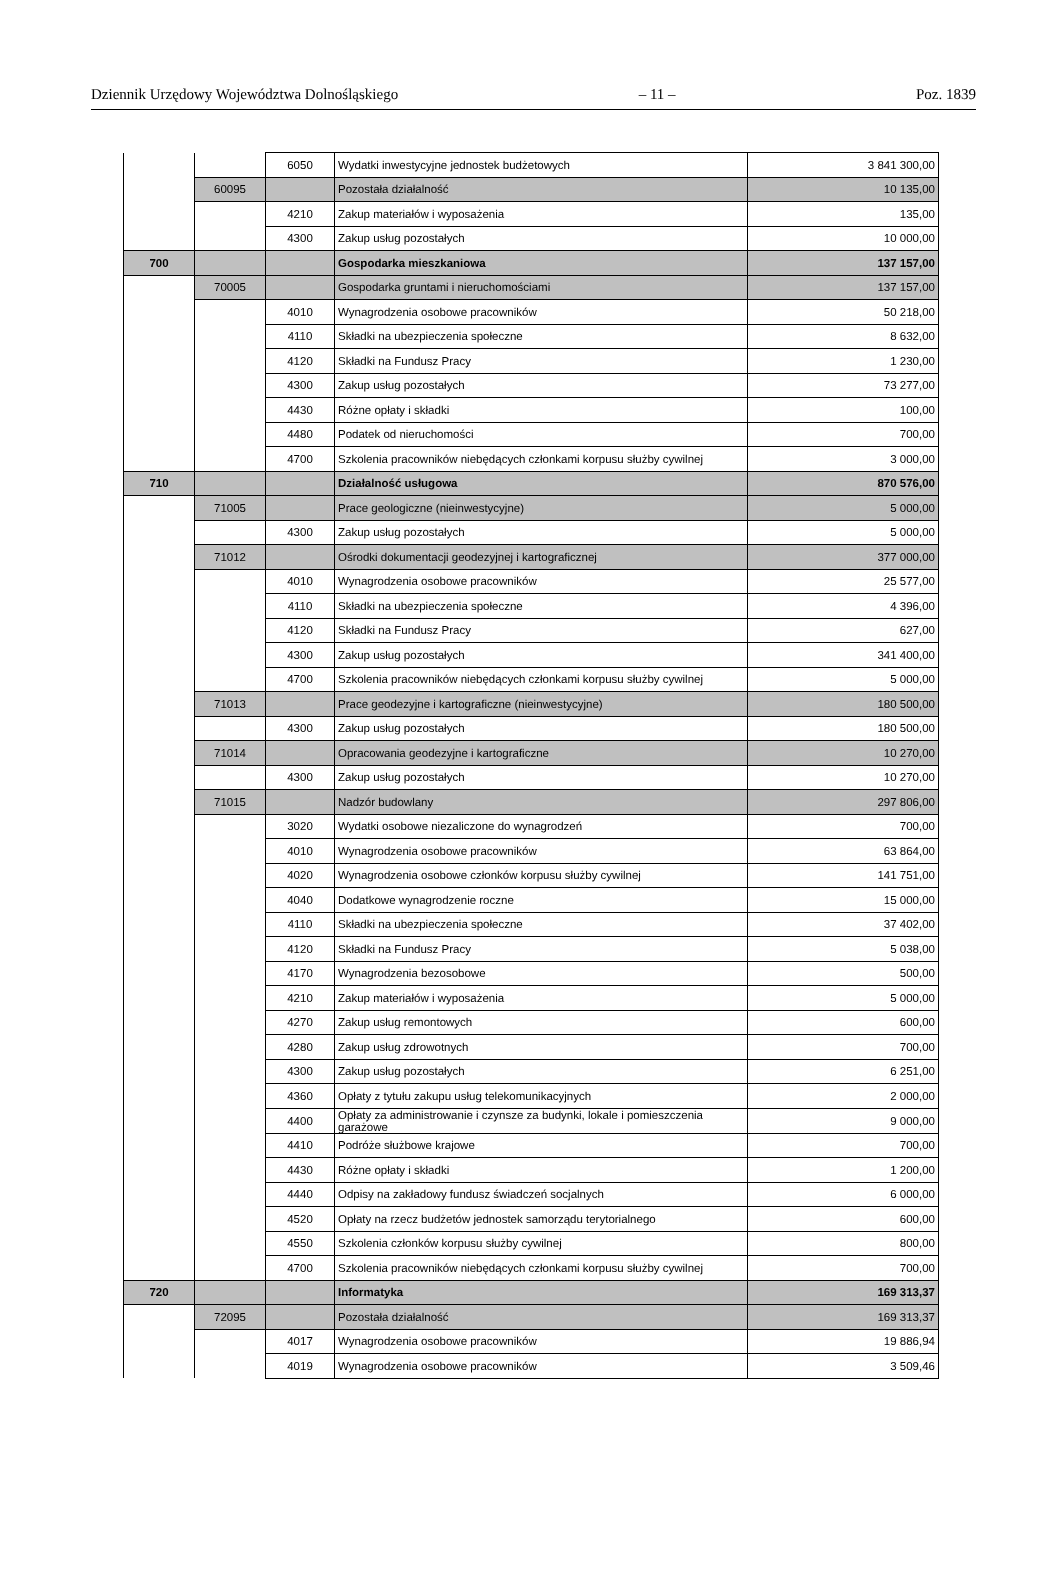Dziennik Urzędowy Województwa Dolnośląskiego – 11 – Poz. 1839
| | | 6050 | Wydatki inwestycyjne jednostek budżetowych | 3 841 300,00 |
| | 60095 | | Pozostała działalność | 10 135,00 |
| | | 4210 | Zakup materiałów i wyposażenia | 135,00 |
| | | 4300 | Zakup usług pozostałych | 10 000,00 |
| 700 | | | Gospodarka mieszkaniowa | 137 157,00 |
| | 70005 | | Gospodarka gruntami i nieruchomościami | 137 157,00 |
| | | 4010 | Wynagrodzenia osobowe pracowników | 50 218,00 |
| | | 4110 | Składki na ubezpieczenia społeczne | 8 632,00 |
| | | 4120 | Składki na Fundusz Pracy | 1 230,00 |
| | | 4300 | Zakup usług pozostałych | 73 277,00 |
| | | 4430 | Różne opłaty i składki | 100,00 |
| | | 4480 | Podatek od nieruchomości | 700,00 |
| | | 4700 | Szkolenia pracowników niebędących członkami korpusu służby cywilnej | 3 000,00 |
| 710 | | | Działalność usługowa | 870 576,00 |
| | 71005 | | Prace geologiczne (nieinwestycyjne) | 5 000,00 |
| | | 4300 | Zakup usług pozostałych | 5 000,00 |
| | 71012 | | Ośrodki dokumentacji geodezyjnej i kartograficznej | 377 000,00 |
| | | 4010 | Wynagrodzenia osobowe pracowników | 25 577,00 |
| | | 4110 | Składki na ubezpieczenia społeczne | 4 396,00 |
| | | 4120 | Składki na Fundusz Pracy | 627,00 |
| | | 4300 | Zakup usług pozostałych | 341 400,00 |
| | | 4700 | Szkolenia pracowników niebędących członkami korpusu służby cywilnej | 5 000,00 |
| | 71013 | | Prace geodezyjne i kartograficzne (nieinwestycyjne) | 180 500,00 |
| | | 4300 | Zakup usług pozostałych | 180 500,00 |
| | 71014 | | Opracowania geodezyjne i kartograficzne | 10 270,00 |
| | | 4300 | Zakup usług pozostałych | 10 270,00 |
| | 71015 | | Nadzór budowlany | 297 806,00 |
| | | 3020 | Wydatki osobowe niezaliczone do wynagrodzeń | 700,00 |
| | | 4010 | Wynagrodzenia osobowe pracowników | 63 864,00 |
| | | 4020 | Wynagrodzenia osobowe członków korpusu służby cywilnej | 141 751,00 |
| | | 4040 | Dodatkowe wynagrodzenie roczne | 15 000,00 |
| | | 4110 | Składki na ubezpieczenia społeczne | 37 402,00 |
| | | 4120 | Składki na Fundusz Pracy | 5 038,00 |
| | | 4170 | Wynagrodzenia bezosobowe | 500,00 |
| | | 4210 | Zakup materiałów i wyposażenia | 5 000,00 |
| | | 4270 | Zakup usług remontowych | 600,00 |
| | | 4280 | Zakup usług zdrowotnych | 700,00 |
| | | 4300 | Zakup usług pozostałych | 6 251,00 |
| | | 4360 | Opłaty z tytułu zakupu usług telekomunikacyjnych | 2 000,00 |
| | | 4400 | Opłaty za administrowanie i czynsze za budynki, lokale i pomieszczenia garażowe | 9 000,00 |
| | | 4410 | Podróże służbowe krajowe | 700,00 |
| | | 4430 | Różne opłaty i składki | 1 200,00 |
| | | 4440 | Odpisy na zakładowy fundusz świadczeń socjalnych | 6 000,00 |
| | | 4520 | Opłaty na rzecz budżetów jednostek samorządu terytorialnego | 600,00 |
| | | 4550 | Szkolenia członków korpusu służby cywilnej | 800,00 |
| | | 4700 | Szkolenia pracowników niebędących członkami korpusu służby cywilnej | 700,00 |
| 720 | | | Informatyka | 169 313,37 |
| | 72095 | | Pozostała działalność | 169 313,37 |
| | | 4017 | Wynagrodzenia osobowe pracowników | 19 886,94 |
| | | 4019 | Wynagrodzenia osobowe pracowników | 3 509,46 |